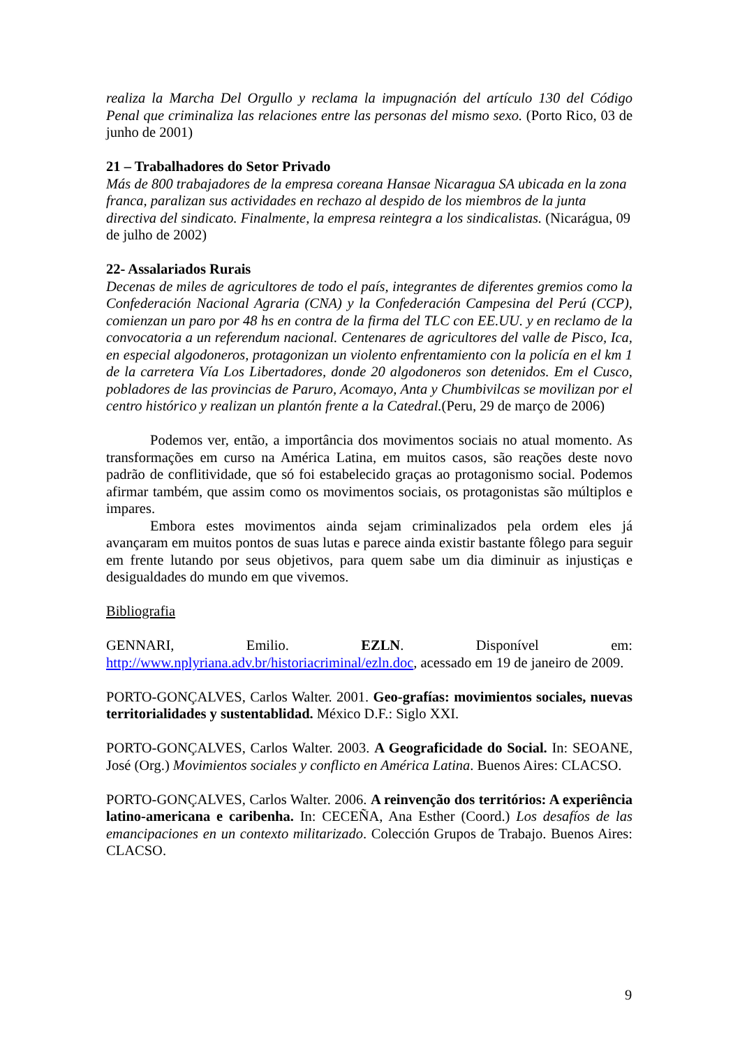realiza la Marcha Del Orgullo y reclama la impugnación del artículo 130 del Código Penal que criminaliza las relaciones entre las personas del mismo sexo. (Porto Rico, 03 de junho de 2001)
21 – Trabalhadores do Setor Privado
Más de 800 trabajadores de la empresa coreana Hansae Nicaragua SA ubicada en la zona franca, paralizan sus actividades en rechazo al despido de los miembros de la junta directiva del sindicato. Finalmente, la empresa reintegra a los sindicalistas. (Nicarágua, 09 de julho de 2002)
22- Assalariados Rurais
Decenas de miles de agricultores de todo el país, integrantes de diferentes gremios como la Confederación Nacional Agraria (CNA) y la Confederación Campesina del Perú (CCP), comienzan un paro por 48 hs en contra de la firma del TLC con EE.UU. y en reclamo de la convocatoria a un referendum nacional. Centenares de agricultores del valle de Pisco, Ica, en especial algodoneros, protagonizan un violento enfrentamiento con la policía en el km 1 de la carretera Vía Los Libertadores, donde 20 algodoneros son detenidos. Em el Cusco, pobladores de las provincias de Paruro, Acomayo, Anta y Chumbivilcas se movilizan por el centro histórico y realizan un plantón frente a la Catedral.(Peru, 29 de março de 2006)
Podemos ver, então, a importância dos movimentos sociais no atual momento. As transformações em curso na América Latina, em muitos casos, são reações deste novo padrão de conflitividade, que só foi estabelecido graças ao protagonismo social. Podemos afirmar também, que assim como os movimentos sociais, os protagonistas são múltiplos e impares.
Embora estes movimentos ainda sejam criminalizados pela ordem eles já avançaram em muitos pontos de suas lutas e parece ainda existir bastante fôlego para seguir em frente lutando por seus objetivos, para quem sabe um dia diminuir as injustiças e desigualdades do mundo em que vivemos.
Bibliografia
GENNARI, Emilio. EZLN. Disponível em: http://www.nplyriana.adv.br/historiacriminal/ezln.doc, acessado em 19 de janeiro de 2009.
PORTO-GONÇALVES, Carlos Walter. 2001. Geo-grafías: movimientos sociales, nuevas territorialidades y sustentablidad. México D.F.: Siglo XXI.
PORTO-GONÇALVES, Carlos Walter. 2003. A Geograficidade do Social. In: SEOANE, José (Org.) Movimientos sociales y conflicto en América Latina. Buenos Aires: CLACSO.
PORTO-GONÇALVES, Carlos Walter. 2006. A reinvenção dos territórios: A experiência latino-americana e caribenha. In: CECEÑA, Ana Esther (Coord.) Los desafíos de las emancipaciones en un contexto militarizado. Colección Grupos de Trabajo. Buenos Aires: CLACSO.
9